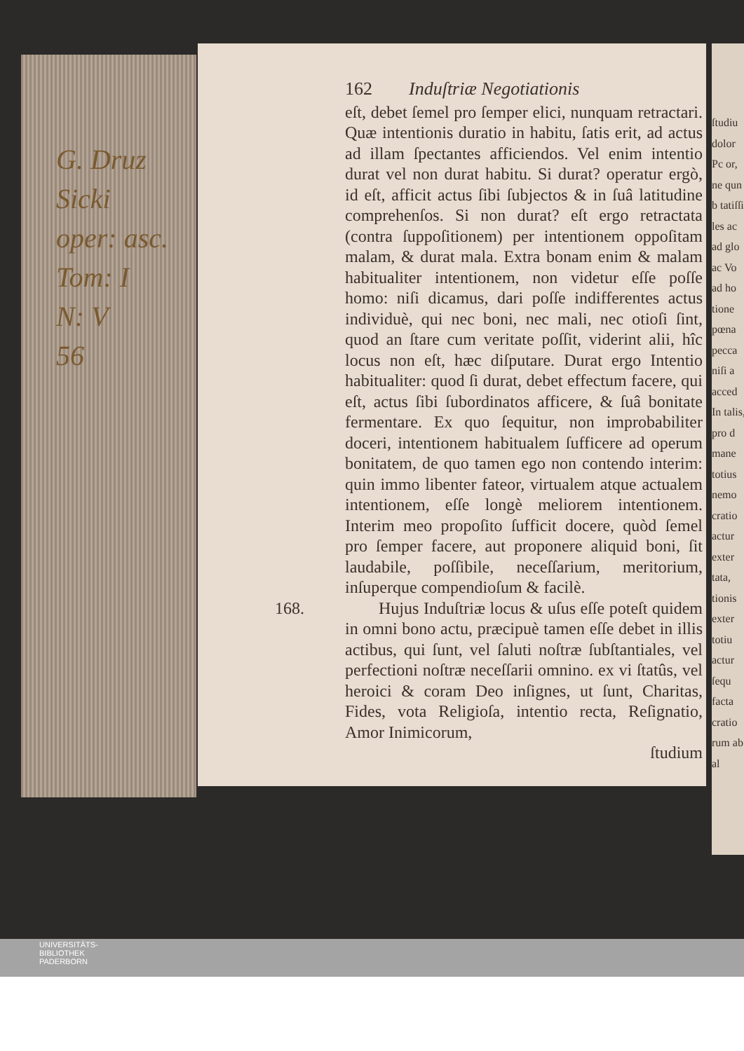G. Druz
Sicki
oper: asc.
Tom: I
N: V
56
162 Induſtriæ Negotiationis
eſt, debet ſemel pro ſemper elici, nunquam retractari. Quæ intentionis duratio in habitu, ſatis erit, ad actus ad illam ſpectantes afficiendos. Vel enim intentio durat vel non durat habitu. Si durat? operatur ergò, id eſt, afficit actus ſibi ſubjectos & in ſuâ latitudine comprehenſos. Si non durat? eſt ergo retractata (contra ſuppoſitionem) per intentionem oppoſitam malam, & durat mala. Extra bonam enim & malam habitualiter intentionem, non videtur eſſe poſſe homo: niſi dicamus, dari poſſe indifferentes actus individuè, qui nec boni, nec mali, nec otioſi ſint, quod an ſtare cum veritate poſſit, viderint alii, hîc locus non eſt, hæc diſputare. Durat ergo Intentio habitualiter: quod ſi durat, debet effectum facere, qui eſt, actus ſibi ſubordinatos afficere, & ſuâ bonitate fermentare. Ex quo ſequitur, non improbabiliter doceri, intentionem habitualem ſufficere ad operum bonitatem, de quo tamen ego non contendo interim: quin immo libenter fateor, virtualem atque actualem intentionem, eſſe longè meliorem intentionem. Interim meo propoſito ſufficit docere, quòd ſemel pro ſemper facere, aut proponere aliquid boni, ſit laudabile, poſſibile, neceſſarium, meritorium, inſuperque compendioſum & facilè.
168. Hujus Induſtriæ locus & uſus eſſe poteſt quidem in omni bono actu, præcipuè tamen eſſe debet in illis actibus, qui ſunt, vel ſaluti noſtræ ſubſtantiales, vel perfectioni noſtræ neceſſarii omnino. ex vi ſtatûs, vel heroici & coram Deo inſignes, ut ſunt, Charitas, Fides, vota Religioſa, intentio recta, Reſignatio, Amor Inimicorum,
ſtudium
ſtudiu dolor Pc or, ne qun b tatiſſi les ac ad glo ac Vo ad ho tione pœna pecca niſi a acced In talis, pro d mane totius nemo cratio actur exter tata, tionis exter totiu actur ſequ facta cratio rum ab al
UNIVERSITÄTS-
BIBLIOTHEK
PADERBORN